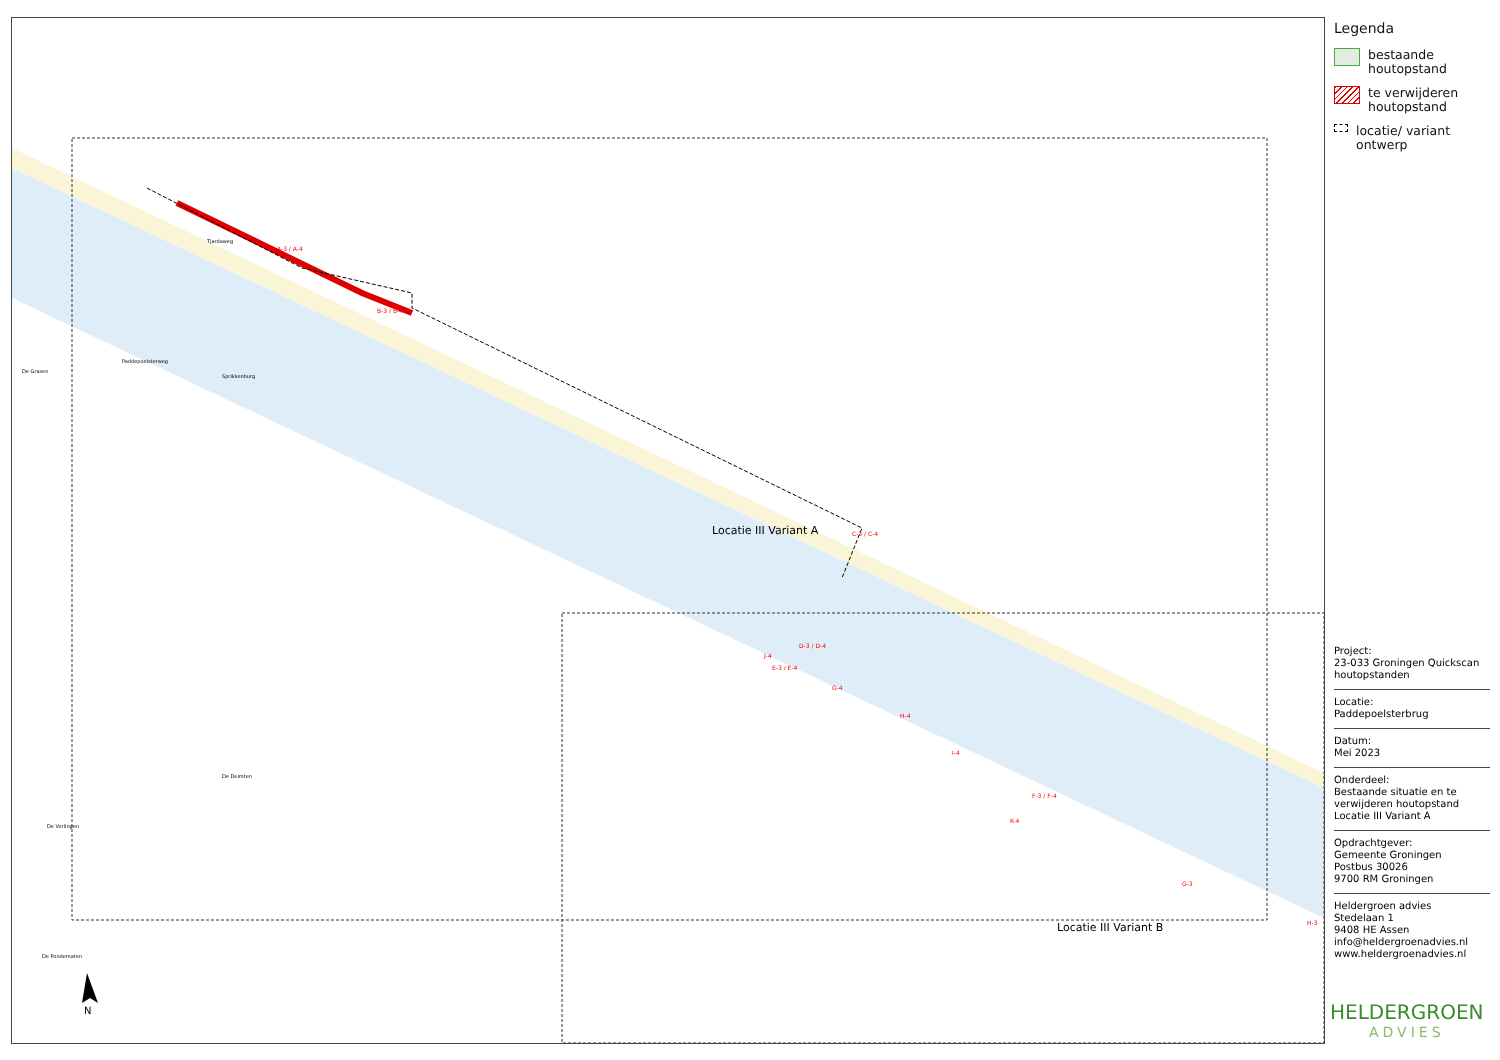Locatie III Variant A
Locatie III Variant B
A-3 / A-4
B-3 / B-4
C-3 / C-4
D-3 / D-4
E-3 / E-4
F-3 / F-4
G-4
G-3
H-4
H-3
J-4
I-4
K-4
Tjardaweg
Sprikkenburg
De Grasen
Paddepoelsterweg
De Vorlingen
De Pondematen
De Deimten
N
Legenda
bestaande houtopstand
te verwijderen houtopstand
locatie/ variant ontwerp
Project:
23-033 Groningen Quickscan houtopstanden
Locatie:
Paddepoelsterbrug
Datum:
Mei 2023
Onderdeel:
Bestaande situatie en te verwijderen houtopstand Locatie III Variant A
Opdrachtgever:
Gemeente Groningen
Postbus 30026
9700 RM Groningen
Heldergroen advies
Stedelaan 1
9408 HE Assen
info@heldergroenadvies.nl
www.heldergroenadvies.nl
HELDERGROEN
ADVIES